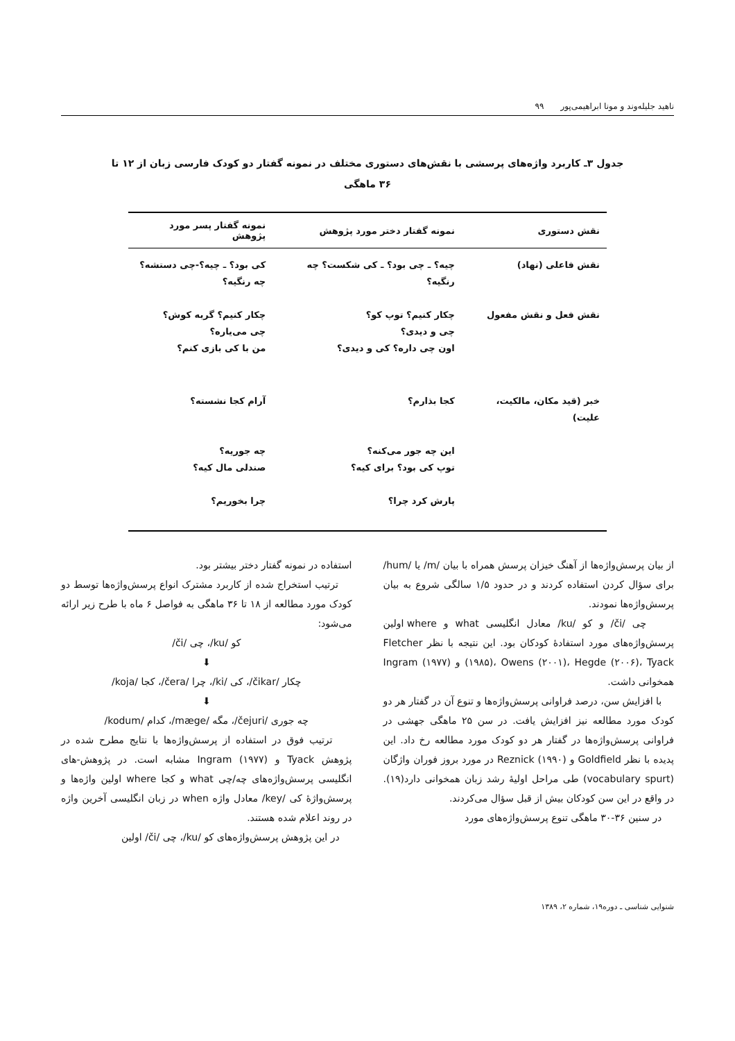ناهید جلیله‌وند و مونا ابراهیمی‌پور ۹۹
جدول ۳ـ کاربرد واژه‌های پرسشی با نقش‌های دستوری مختلف در نمونه گفتار دو کودک فارسی زبان از ۱۲ تا ۳۶ ماهگی
| نقش دستوری | نمونه گفتار دختر مورد پژوهش | نمونه گفتار پسر مورد پژوهش |
| --- | --- | --- |
| نقش فاعلی (نهاد) | چیه؟ ـ چی بود؟ ـ کی شکست؟ چه رنگیه؟ | کی بود؟ ـ چیه؟-چی دستشه؟ چه رنگیه؟ |
| نقش فعل و نقش مفعول | چکار کنیم؟ توپ کو؟ چی و دیدی؟ اون چی داره؟ کی و دیدی؟ | چکار کنیم؟ گربه کوش؟ چی می‌یاره؟ من با کی بازی کنم؟ |
| خبر (قید مکان، مالکیت، علیت) | کجا بذارم؟ | آرام کجا نشسته؟ |
| | این چه جور می‌کنه؟ توپ کی بود؟ برای کیه؟ | چه جوریه؟ صندلی مال کیه؟ |
| | پارش کرد چرا؟ | چرا بخوریم؟ |
از بیان پرسش‌واژه‌ها از آهنگ خیزان پرسش همراه با بیان /m/ یا /hum/ برای سؤال کردن استفاده کردند و در حدود ۱/۵ سالگی شروع به بیان پرسش‌واژه‌ها نمودند.
چی /či/ و کو /ku/ معادل انگلیسی what و where اولین پرسش‌واژه‌های مورد استفادهٔ کودکان بود. این نتیجه با نظر Fletcher (۱۹۸۵)، Owens (۲۰۰۱)، Hegde (۲۰۰۶)، Tyack و Ingram (۱۹۷۷) همخوانی داشت.
با افزایش سن، درصد فراوانی پرسش‌واژه‌ها و تنوع آن در گفتار هر دو کودک مورد مطالعه نیز افزایش یافت. در سن ۲۵ ماهگی جهشی در فراوانی پرسش‌واژه‌ها در گفتار هر دو کودک مورد مطالعه رخ داد. این پدیده با نظر Goldfield و Reznick (۱۹۹۰) در مورد بروز فوران واژگان (vocabulary spurt) طی مراحل اولیهٔ رشد زبان همخوانی دارد(۱۹). در واقع در این سن کودکان بیش از قبل سؤال می‌کردند.
در سنین ۳۶-۳۰ ماهگی تنوع پرسش‌واژه‌های مورد
استفاده در نمونه گفتار دختر بیشتر بود.
ترتیب استخراج شده از کاربرد مشترک انواع پرسش‌واژه‌ها توسط دو کودک مورد مطالعه از ۱۸ تا ۳۶ ماهگی به فواصل ۶ ماه با طرح زیر ارائه می‌شود:
کو /ku/، چی /či/
⬇
چکار /čikar/، کی /ki/، چرا /čera/، کجا /koja/
⬇
چه جوری /čejuri/، مگه /mæge/، کدام /kodum/
ترتیب فوق در استفاده از پرسش‌واژه‌ها با نتایج مطرح شده در پژوهش Tyack و Ingram (۱۹۷۷) مشابه است. در پژوهش-های انگلیسی پرسش‌واژه‌های چه/چی what و کجا where اولین واژه‌ها و پرسش‌واژهٔ کی /key/ معادل واژه when در زبان انگلیسی آخرین واژه در روند اعلام شده هستند.
در این پژوهش پرسش‌واژه‌های کو /ku/، چی /či/ اولین
شنوایی شناسی ـ دوره۱۹، شماره ۲، ۱۳۸۹